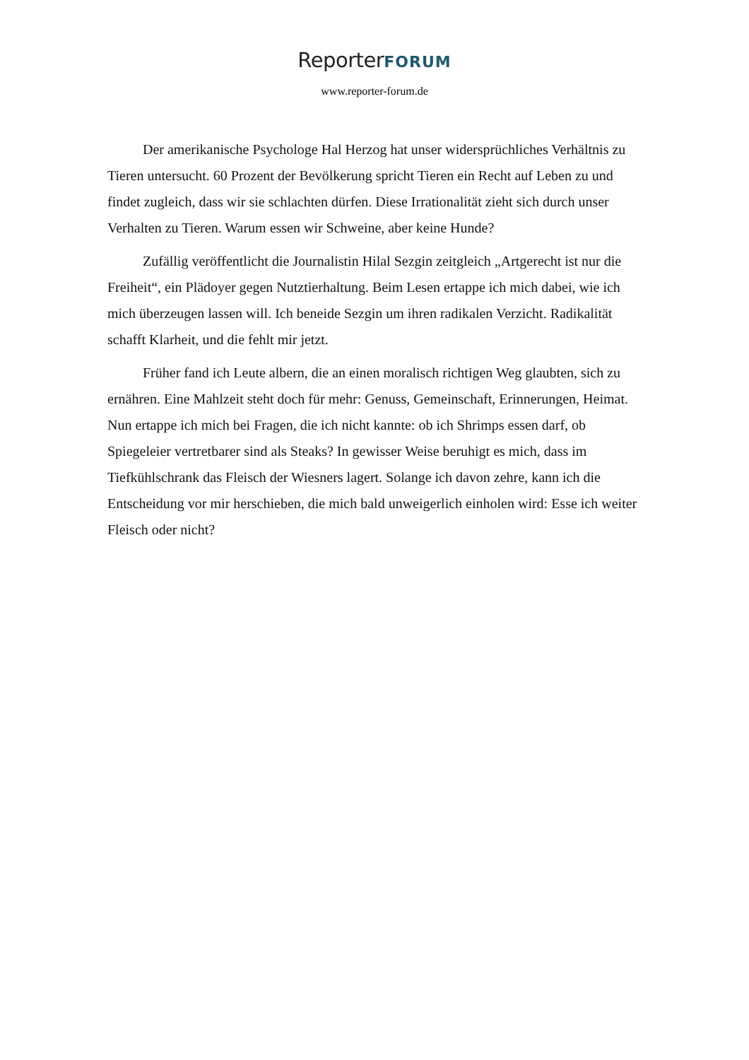ReporterFORUM
www.reporter-forum.de
Der amerikanische Psychologe Hal Herzog hat unser widersprüchliches Verhältnis zu Tieren untersucht. 60 Prozent der Bevölkerung spricht Tieren ein Recht auf Leben zu und findet zugleich, dass wir sie schlachten dürfen. Diese Irrationalität zieht sich durch unser Verhalten zu Tieren. Warum essen wir Schweine, aber keine Hunde?
Zufällig veröffentlicht die Journalistin Hilal Sezgin zeitgleich „Artgerecht ist nur die Freiheit“, ein Plädoyer gegen Nutztierhaltung. Beim Lesen ertappe ich mich dabei, wie ich mich überzeugen lassen will. Ich beneide Sezgin um ihren radikalen Verzicht. Radikalität schafft Klarheit, und die fehlt mir jetzt.
Früher fand ich Leute albern, die an einen moralisch richtigen Weg glaubten, sich zu ernähren. Eine Mahlzeit steht doch für mehr: Genuss, Gemeinschaft, Erinnerungen, Heimat. Nun ertappe ich mich bei Fragen, die ich nicht kannte: ob ich Shrimps essen darf, ob Spiegeleier vertretbarer sind als Steaks? In gewisser Weise beruhigt es mich, dass im Tiefkühlschrank das Fleisch der Wiesners lagert. Solange ich davon zehre, kann ich die Entscheidung vor mir herschieben, die mich bald unweigerlich einholen wird: Esse ich weiter Fleisch oder nicht?